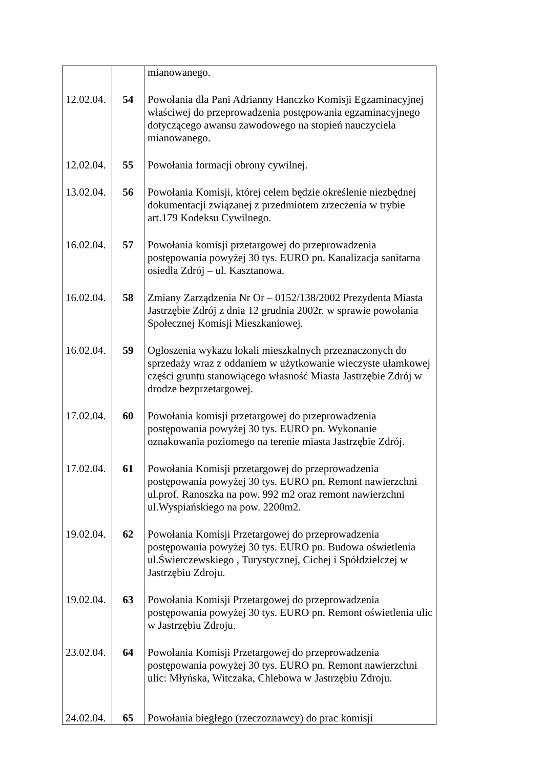| | | mianowanego. |
| 12.02.04. | 54 | Powołania dla Pani Adrianny Hanczko Komisji Egzaminacyjnej właściwej do przeprowadzenia postępowania egzaminacyjnego dotyczącego awansu zawodowego na stopień nauczyciela mianowanego. |
| 12.02.04. | 55 | Powołania formacji obrony cywilnej. |
| 13.02.04. | 56 | Powołania Komisji, której celem będzie określenie niezbędnej dokumentacji związanej z przedmiotem zrzeczenia w trybie art.179 Kodeksu Cywilnego. |
| 16.02.04. | 57 | Powołania komisji przetargowej do przeprowadzenia postępowania powyżej 30 tys. EURO pn. Kanalizacja sanitarna osiedla Zdrój – ul. Kasztanowa. |
| 16.02.04. | 58 | Zmiany Zarządzenia Nr Or – 0152/138/2002 Prezydenta Miasta Jastrzębie Zdrój z dnia 12 grudnia 2002r. w sprawie powołania Społecznej Komisji Mieszkaniowej. |
| 16.02.04. | 59 | Ogłoszenia wykazu lokali mieszkalnych przeznaczonych do sprzedaży wraz z oddaniem w użytkowanie wieczyste ułamkowej części gruntu stanowiącego własność Miasta Jastrzębie Zdrój w drodze bezprzetargowej. |
| 17.02.04. | 60 | Powołania komisji przetargowej do przeprowadzenia postępowania powyżej 30 tys. EURO pn. Wykonanie oznakowania poziomego na terenie miasta Jastrzębie Zdrój. |
| 17.02.04. | 61 | Powołania Komisji przetargowej do przeprowadzenia postępowania powyżej 30 tys. EURO pn. Remont nawierzchni ul.prof. Ranoszka na pow. 992 m2 oraz remont nawierzchni ul.Wyspiańskiego na pow. 2200m2. |
| 19.02.04. | 62 | Powołania Komisji Przetargowej do przeprowadzenia postępowania powyżej 30 tys. EURO pn. Budowa oświetlenia ul.Świerczewskiego , Turystycznej, Cichej i Spółdzielczej w Jastrzębiu Zdroju. |
| 19.02.04. | 63 | Powołania Komisji Przetargowej do przeprowadzenia postępowania powyżej 30 tys. EURO pn. Remont oświetlenia ulic w Jastrzębiu Zdroju. |
| 23.02.04. | 64 | Powołania Komisji Przetargowej do przeprowadzenia postępowania powyżej 30 tys. EURO pn. Remont nawierzchni ulic: Młyńska, Witczaka, Chlebowa w Jastrzębiu Zdroju. |
| 24.02.04. | 65 | Powołania biegłego (rzeczoznawcy) do prac komisji |